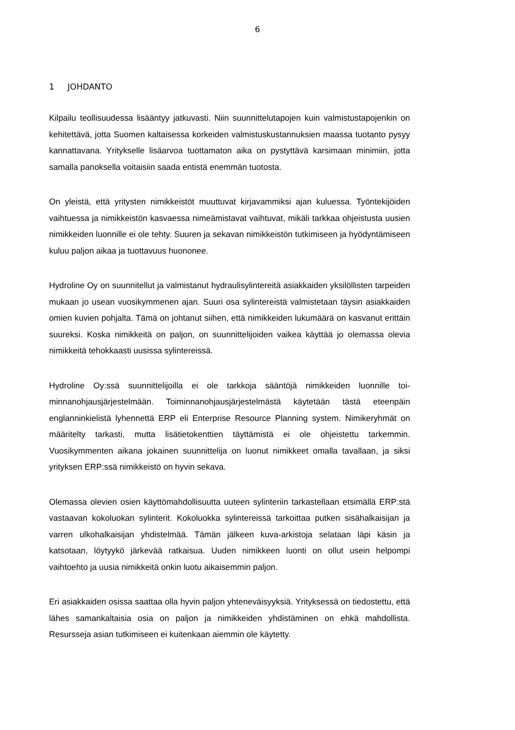6
1 JOHDANTO
Kilpailu teollisuudessa lisääntyy jatkuvasti. Niin suunnittelutapojen kuin valmistusta­pojenkin on kehitettävä, jotta Suomen kaltaisessa korkeiden valmistuskustannuksien maassa tuotanto pysyy kannattavana. Yritykselle lisäarvoa tuottamaton aika on pys­tyttävä karsimaan minimiin, jotta samalla panoksella voitaisiin saada entistä enem­män tuotosta.
On yleistä, että yritysten nimikkeistöt muuttuvat kirjavammiksi ajan kuluessa. Työnte­kijöiden vaihtuessa ja nimikkeistön kasvaessa nimeämistavat vaihtuvat, mikäli tark­kaa ohjeistusta uusien nimikkeiden luonnille ei ole tehty. Suuren ja sekavan nimik­keistön tutkimiseen ja hyödyntämiseen kuluu paljon aikaa ja tuottavuus huononee.
Hydroline Oy on suunnitellut ja valmistanut hydraulisylintereitä asiakkaiden yksilöllis­ten tarpeiden mukaan jo usean vuosikymmenen ajan. Suuri osa sylintereistä valmis­tetaan täysin asiakkaiden omien kuvien pohjalta. Tämä on johtanut siihen, että nimik­keiden lukumäärä on kasvanut erittäin suureksi. Koska nimikkeitä on paljon, on suunnittelijoiden vaikea käyttää jo olemassa olevia nimikkeitä tehokkaasti uusissa sylintereissä.
Hydroline Oy:ssä suunnittelijoilla ei ole tarkkoja sääntöjä nimikkeiden luonnille toi­minnanohjausjärjestelmään. Toiminnanohjausjärjestelmästä käytetään tästä eteen­päin englanninkielistä lyhennettä ERP eli Enterprise Resource Planning system. Ni­mikeryhmät on määritelty tarkasti, mutta lisätietokenttien täyttämistä ei ole ohjeistettu tarkemmin. Vuosikymmenten aikana jokainen suunnittelija on luonut nimikkeet omalla tavallaan, ja siksi yrityksen ERP:ssä nimikkeistö on hyvin sekava.
Olemassa olevien osien käyttömahdollisuutta uuteen sylinteriin tarkastellaan etsimäl­lä ERP:stä vastaavan kokoluokan sylinterit. Kokoluokka sylintereissä tarkoittaa put­ken sisähalkaisijan ja varren ulkohalkaisijan yhdistelmää. Tämän jälkeen kuva-arkistoja selataan läpi käsin ja katsotaan, löytyykö järkevää ratkaisua. Uuden nimik­keen luonti on ollut usein helpompi vaihtoehto ja uusia nimikkeitä onkin luotu aikai­semmin paljon.
Eri asiakkaiden osissa saattaa olla hyvin paljon yhteneväisyyksiä. Yrityksessä on tiedostettu, että lähes samankaltaisia osia on paljon ja nimikkeiden yhdistäminen on ehkä mahdollista. Resursseja asian tutkimiseen ei kuitenkaan aiemmin ole käytetty.